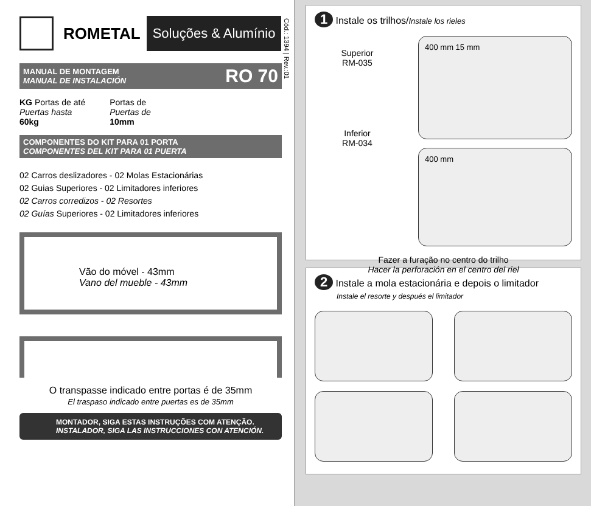ROMETAL Soluções & Alumínio
Cód.: 1394 | Rev.:01
MANUAL DE MONTAGEM
MANUAL DE INSTALACIÓN
RO 70
KG Portas de até
Puertas hasta
60kg
Portas de
Puertas de
10mm
COMPONENTES DO KIT PARA 01 PORTA
COMPONENTES DEL KIT PARA 01 PUERTA
02 Carros deslizadores - 02 Molas Estacionárias
02 Guias Superiores - 02 Limitadores inferiores
02 Carros corredizos - 02 Resortes
02 Guías Superiores - 02 Limitadores inferiores
Vão do móvel - 43mm
Vano del mueble - 43mm
O transpasse indicado entre portas é de 35mm
El traspaso indicado entre puertas es de 35mm
MONTADOR, SIGA ESTAS INSTRUÇÕES COM ATENÇÃO.
INSTALADOR, SIGA LAS INSTRUCCIONES CON ATENCIÓN.
1 Instale os trilhos/Instale los rieles
Superior
RM-035
Inferior
RM-034
400 mm 15 mm
400 mm
Fazer a furação no centro do trilho
Hacer la perforación en el centro del riel
2 Instale a mola estacionária e depois o limitador
Instale el resorte y después el limitador